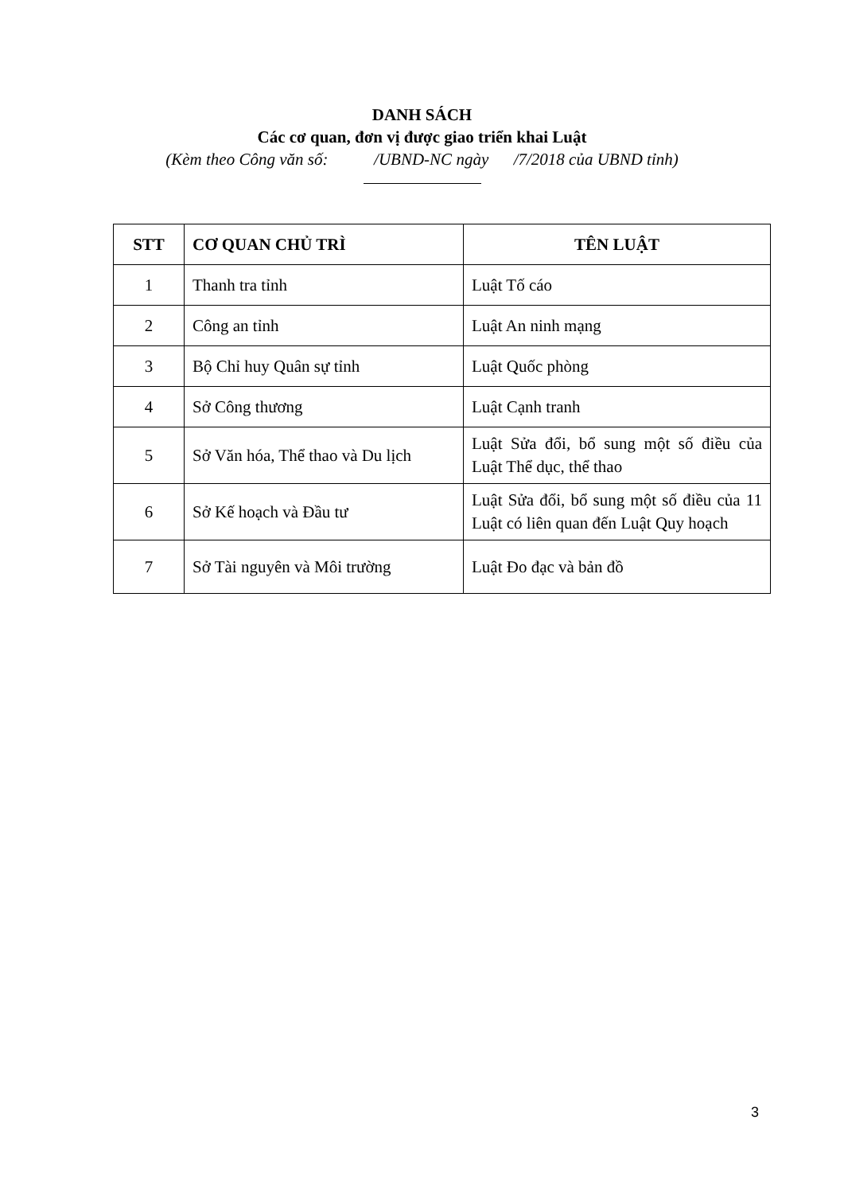DANH SÁCH
Các cơ quan, đơn vị được giao triển khai Luật
(Kèm theo Công văn số: /UBND-NC ngày /7/2018 của UBND tỉnh)
| STT | CƠ QUAN CHỦ TRÌ | TÊN LUẬT |
| --- | --- | --- |
| 1 | Thanh tra tỉnh | Luật Tố cáo |
| 2 | Công an tỉnh | Luật An ninh mạng |
| 3 | Bộ Chỉ huy Quân sự tỉnh | Luật Quốc phòng |
| 4 | Sở Công thương | Luật Cạnh tranh |
| 5 | Sở Văn hóa, Thể thao và Du lịch | Luật Sửa đổi, bổ sung một số điều của Luật Thể dục, thể thao |
| 6 | Sở Kế hoạch và Đầu tư | Luật Sửa đổi, bổ sung một số điều của 11 Luật có liên quan đến Luật Quy hoạch |
| 7 | Sở Tài nguyên và Môi trường | Luật Đo đạc và bản đồ |
3